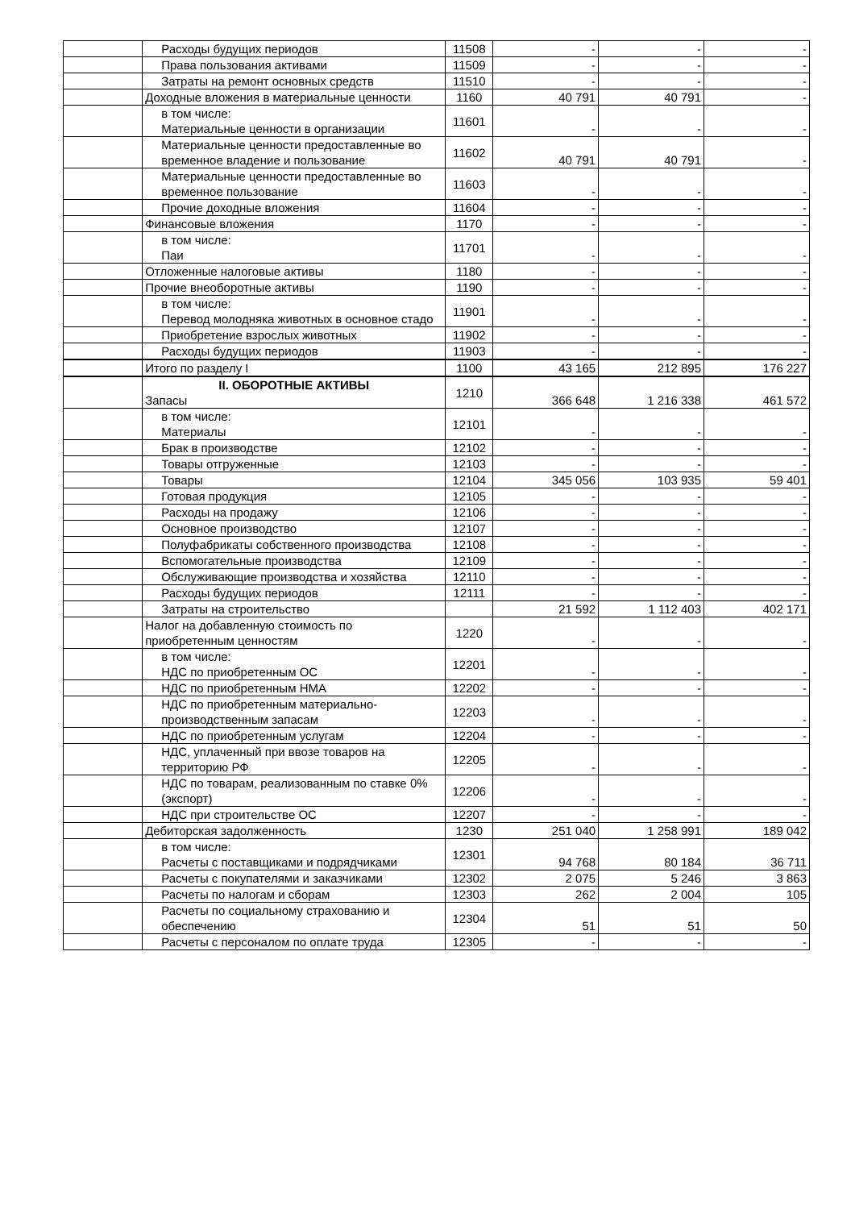| | Расходы будущих периодов | 11508 | - | - | - |
| | Права пользования активами | 11509 | - | - | - |
| | Затраты на ремонт основных средств | 11510 | - | - | - |
| | Доходные вложения в материальные ценности | 1160 | 40 791 | 40 791 | - |
| | в том числе: Материальные ценности в организации | 11601 | - | - | - |
| | Материальные ценности предоставленные во временное владение и пользование | 11602 | 40 791 | 40 791 | - |
| | Материальные ценности предоставленные во временное пользование | 11603 | - | - | - |
| | Прочие доходные вложения | 11604 | - | - | - |
| | Финансовые вложения | 1170 | - | - | - |
| | в том числе: Паи | 11701 | - | - | - |
| | Отложенные налоговые активы | 1180 | - | - | - |
| | Прочие внеоборотные активы | 1190 | - | - | - |
| | в том числе: Перевод молодняка животных в основное стадо | 11901 | - | - | - |
| | Приобретение взрослых животных | 11902 | - | - | - |
| | Расходы будущих периодов | 11903 | - | - | - |
| | Итого по разделу I | 1100 | 43 165 | 212 895 | 176 227 |
| | II. ОБОРОТНЫЕ АКТИВЫ Запасы | 1210 | 366 648 | 1 216 338 | 461 572 |
| | в том числе: Материалы | 12101 | - | - | - |
| | Брак в производстве | 12102 | - | - | - |
| | Товары отгруженные | 12103 | - | - | - |
| | Товары | 12104 | 345 056 | 103 935 | 59 401 |
| | Готовая продукция | 12105 | - | - | - |
| | Расходы на продажу | 12106 | - | - | - |
| | Основное производство | 12107 | - | - | - |
| | Полуфабрикаты собственного производства | 12108 | - | - | - |
| | Вспомогательные производства | 12109 | - | - | - |
| | Обслуживающие производства и хозяйства | 12110 | - | - | - |
| | Расходы будущих периодов | 12111 | - | - | - |
| | Затраты на строительство | | 21 592 | 1 112 403 | 402 171 |
| | Налог на добавленную стоимость по приобретенным ценностям | 1220 | - | - | - |
| | в том числе: НДС по приобретенным ОС | 12201 | - | - | - |
| | НДС по приобретенным НМА | 12202 | - | - | - |
| | НДС по приобретенным материально-производственным запасам | 12203 | - | - | - |
| | НДС по приобретенным услугам | 12204 | - | - | - |
| | НДС, уплаченный при ввозе товаров на территорию РФ | 12205 | - | - | - |
| | НДС по товарам, реализованным по ставке 0% (экспорт) | 12206 | - | - | - |
| | НДС при строительстве ОС | 12207 | - | - | - |
| | Дебиторская задолженность | 1230 | 251 040 | 1 258 991 | 189 042 |
| | в том числе: Расчеты с поставщиками и подрядчиками | 12301 | 94 768 | 80 184 | 36 711 |
| | Расчеты с покупателями и заказчиками | 12302 | 2 075 | 5 246 | 3 863 |
| | Расчеты по налогам и сборам | 12303 | 262 | 2 004 | 105 |
| | Расчеты по социальному страхованию и обеспечению | 12304 | 51 | 51 | 50 |
| | Расчеты с персоналом по оплате труда | 12305 | - | - | - |